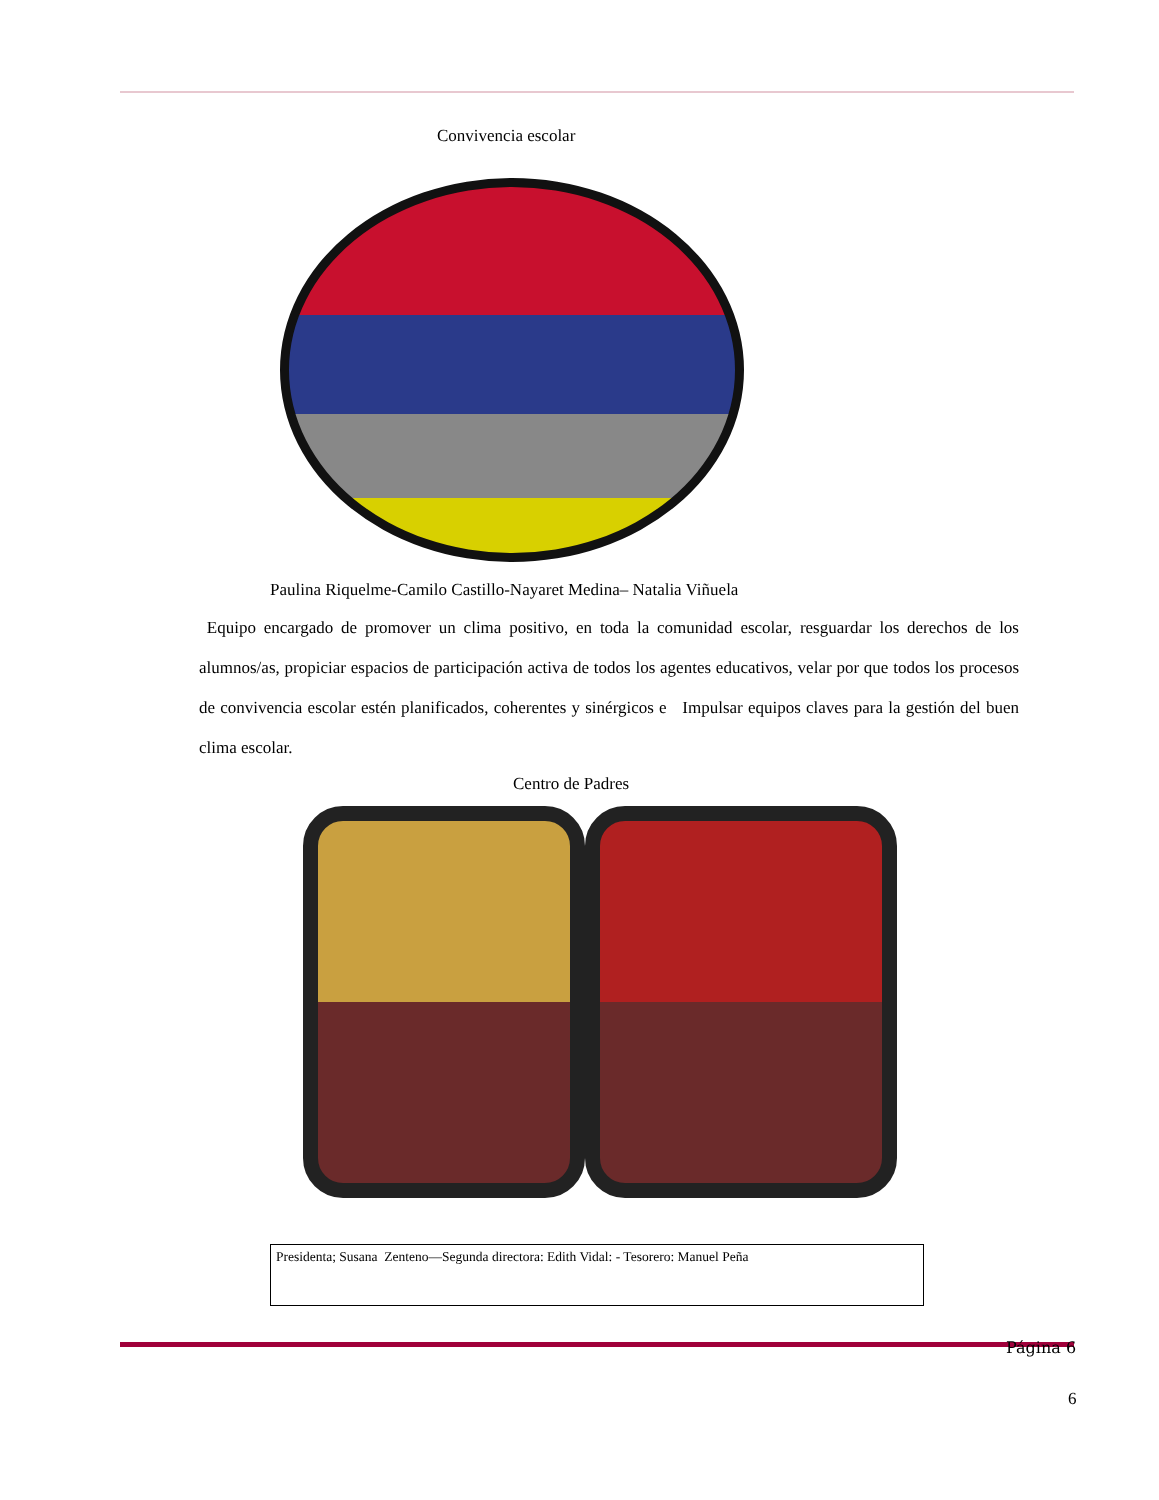Convivencia escolar
Paulina Riquelme-Camilo Castillo-Nayaret Medina– Natalia Viñuela
Equipo encargado de promover un clima positivo, en toda la comunidad escolar, resguardar los derechos de los alumnos/as, propiciar espacios de participación activa de todos los agentes educativos, velar por que todos los procesos de convivencia escolar estén planificados, coherentes y sinérgicos e Impulsar equipos claves para la gestión del buen clima escolar.
Centro de Padres
Presidenta; Susana Zenteno—Segunda directora: Edith Vidal: - Tesorero: Manuel Peña
Página 6
6